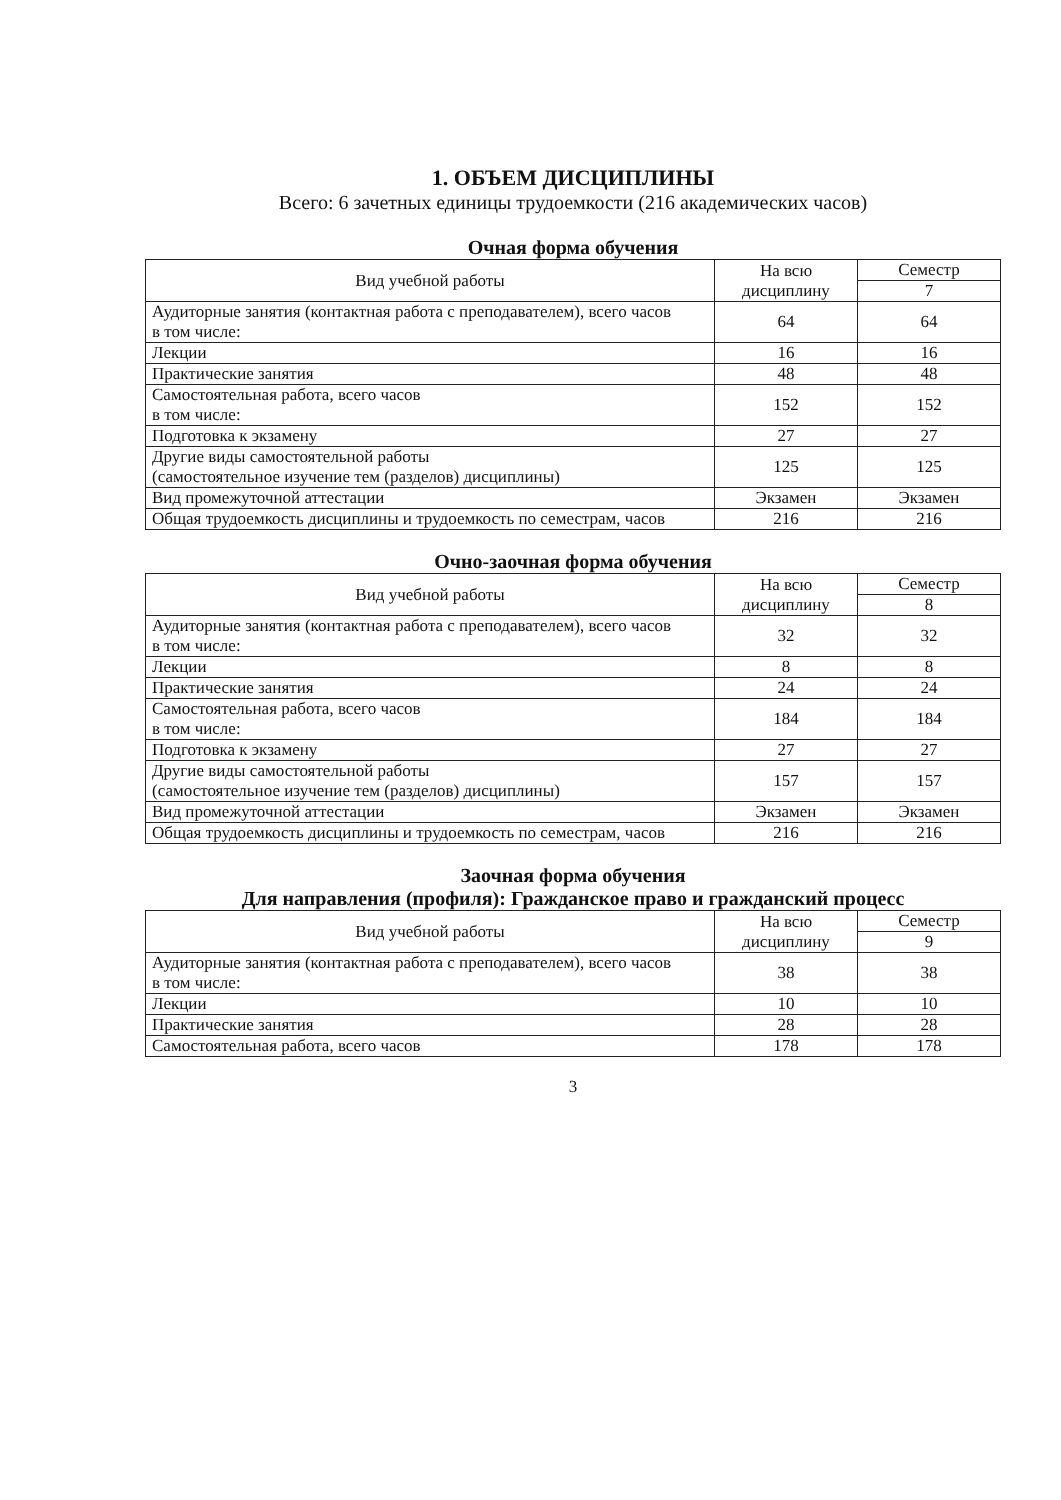1. ОБЪЕМ ДИСЦИПЛИНЫ
Всего: 6 зачетных единицы трудоемкости (216 академических часов)
Очная форма обучения
| Вид учебной работы | На всю дисциплину | Семестр |
| --- | --- | --- |
| | | 7 |
| Аудиторные занятия (контактная работа с преподавателем), всего часов в том числе: | 64 | 64 |
| Лекции | 16 | 16 |
| Практические занятия | 48 | 48 |
| Самостоятельная работа, всего часов в том числе: | 152 | 152 |
| Подготовка к экзамену | 27 | 27 |
| Другие виды самостоятельной работы (самостоятельное изучение тем (разделов) дисциплины) | 125 | 125 |
| Вид промежуточной аттестации | Экзамен | Экзамен |
| Общая трудоемкость дисциплины и трудоемкость по семестрам, часов | 216 | 216 |
Очно-заочная форма обучения
| Вид учебной работы | На всю дисциплину | Семестр |
| --- | --- | --- |
| | | 8 |
| Аудиторные занятия (контактная работа с преподавателем), всего часов в том числе: | 32 | 32 |
| Лекции | 8 | 8 |
| Практические занятия | 24 | 24 |
| Самостоятельная работа, всего часов в том числе: | 184 | 184 |
| Подготовка к экзамену | 27 | 27 |
| Другие виды самостоятельной работы (самостоятельное изучение тем (разделов) дисциплины) | 157 | 157 |
| Вид промежуточной аттестации | Экзамен | Экзамен |
| Общая трудоемкость дисциплины и трудоемкость по семестрам, часов | 216 | 216 |
Заочная форма обучения
Для направления (профиля): Гражданское право и гражданский процесс
| Вид учебной работы | На всю дисциплину | Семестр |
| --- | --- | --- |
| | | 9 |
| Аудиторные занятия (контактная работа с преподавателем), всего часов в том числе: | 38 | 38 |
| Лекции | 10 | 10 |
| Практические занятия | 28 | 28 |
| Самостоятельная работа, всего часов | 178 | 178 |
3